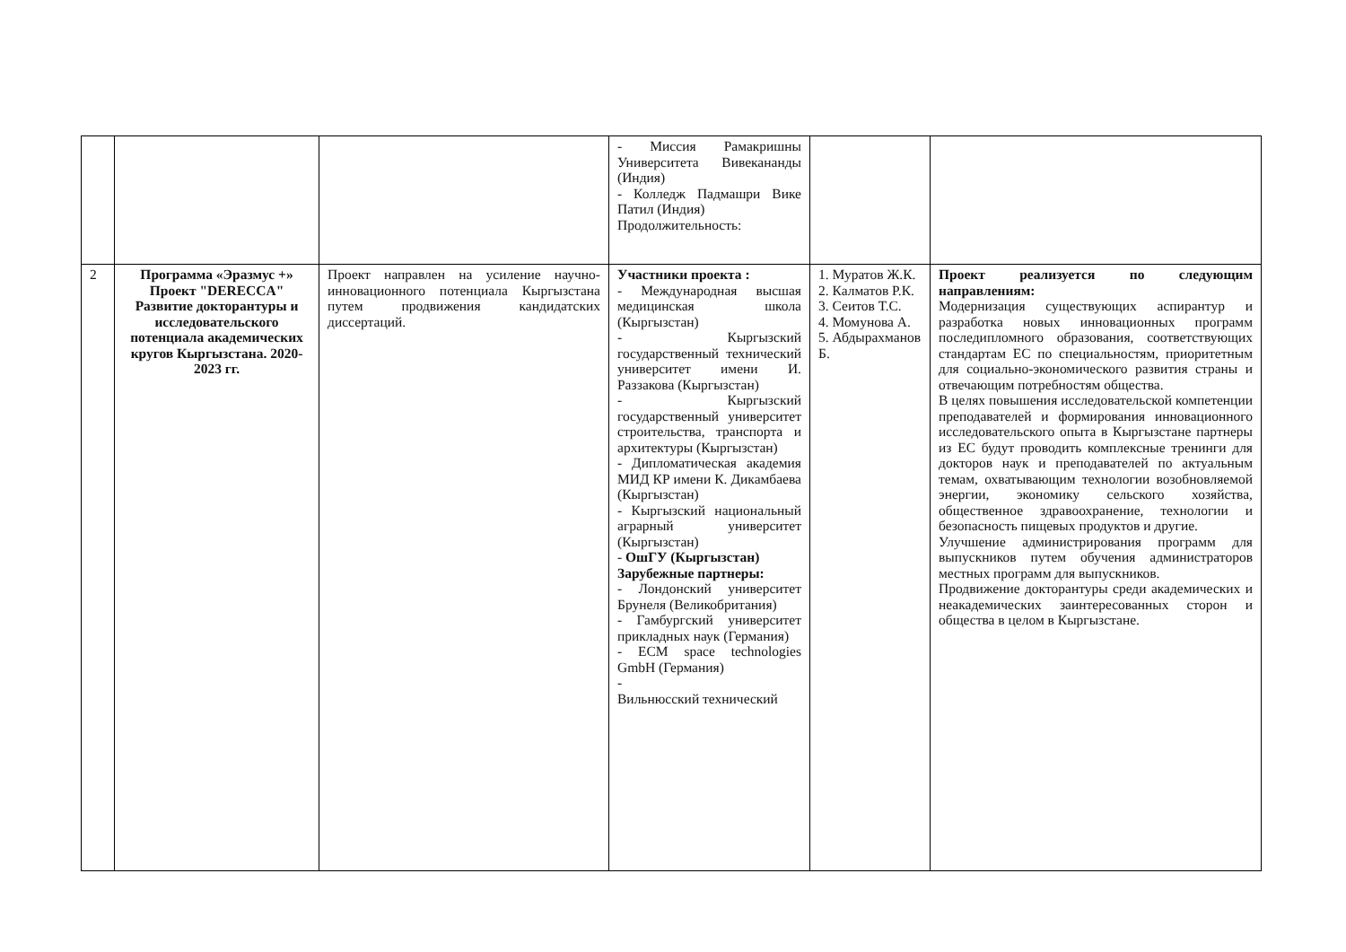| | | | - Миссия Рамакришны Университета Вивекананды (Индия) - Колледж Падмашри Вике Патил (Индия) Продолжительность: | | |
| 2 | Программа «Эразмус +» Проект "DERECCA" Развитие докторантуры и исследовательского потенциала академических кругов Кыргызстана. 2020-2023 гг. | Проект направлен на усиление научно-инновационного потенциала Кыргызстана путем продвижения кандидатских диссертаций. | Участники проекта : - Международная высшая медицинская школа (Кыргызстан) - Кыргызский государственный технический университет имени И. Раззакова (Кыргызстан) - Кыргызский государственный университет строительства, транспорта и архитектуры (Кыргызстан) - Дипломатическая академия МИД КР имени К. Дикамбаева (Кыргызстан) - Кыргызский национальный аграрный университет (Кыргызстан) - ОшГУ (Кыргызстан) Зарубежные партнеры: - Лондонский университет Брунеля (Великобритания) - Гамбургский университет прикладных наук (Германия) - ECM space technologies GmbH (Германия) - Вильнюсский технический | 1. Муратов Ж.К. 2. Калматов Р.К. 3. Сеитов Т.С. 4. Момунова А. 5. Абдырахманов Б. | Проект реализуется по следующим направлениям: Модернизация существующих аспирантур и разработка новых инновационных программ последипломного образования, соответствующих стандартам ЕС по специальностям, приоритетным для социально-экономического развития страны и отвечающим потребностям общества. В целях повышения исследовательской компетенции преподавателей и формирования инновационного исследовательского опыта в Кыргызстане партнеры из ЕС будут проводить комплексные тренинги для докторов наук и преподавателей по актуальным темам, охватывающим технологии возобновляемой энергии, экономику сельского хозяйства, общественное здравоохранение, технологии и безопасность пищевых продуктов и другие. Улучшение администрирования программ для выпускников путем обучения администраторов местных программ для выпускников. Продвижение докторантуры среди академических и неакадемических заинтересованных сторон и общества в целом в Кыргызстане. |